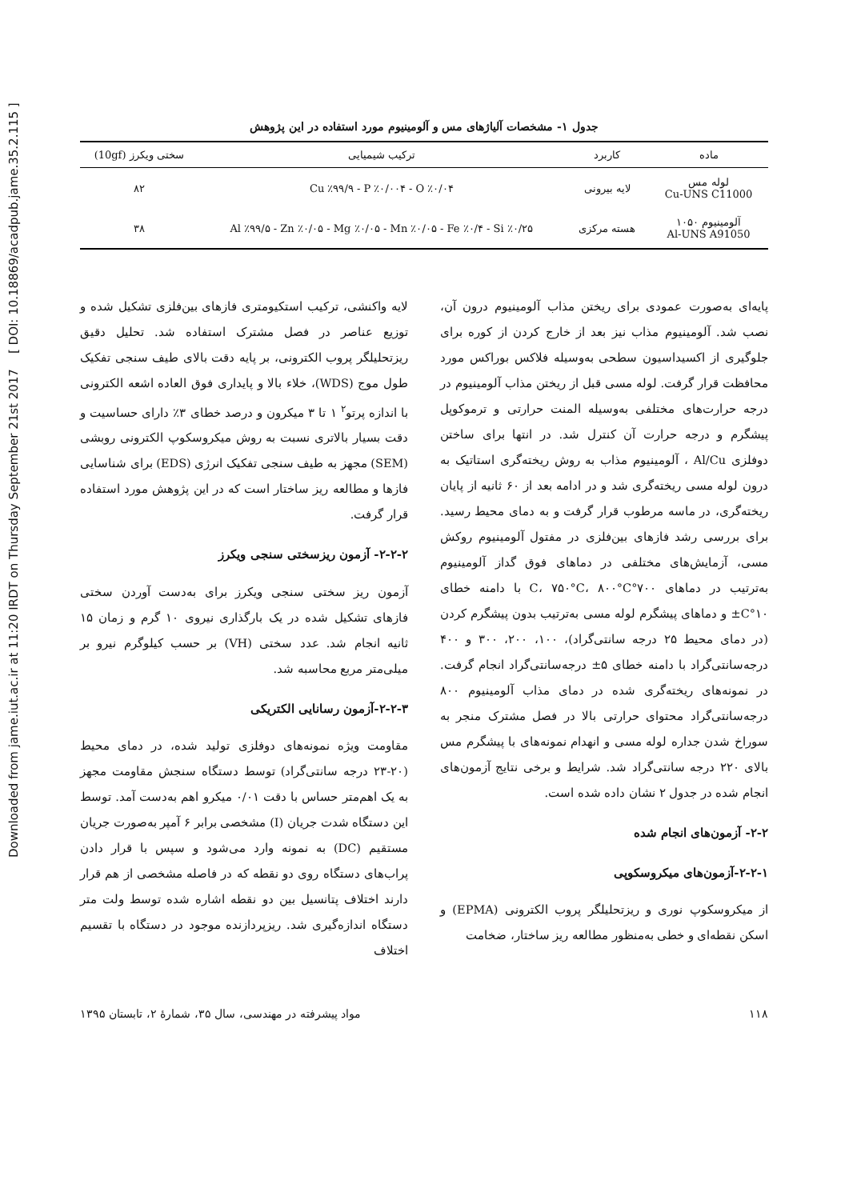Downloaded from jame.iut.ac.ir at 11:20 IRDT on Thursday September 21st 2017 [ DOI: 10.18869/acadpub.jame.35.2.115 ]
جدول ۱- مشخصات آلیاژهای مس و آلومینیوم مورد استفاده در این پژوهش
| ماده | کاربرد | ترکیب شیمیایی | سختی ویکرز (10gf) |
| --- | --- | --- | --- |
| لوله مس Cu-UNS C11000 | لایه بیرونی | Cu ٪۹۹/۹ - P ٪۰/۰۰۴ - O ٪۰/۰۴ | ۸۲ |
| آلومینیوم ۱۰۵۰ Al-UNS A91050 | هسته مرکزی | Al ٪۹۹/۵ - Zn ٪۰/۰۵ - Mg ٪۰/۰۵ - Mn ٪۰/۰۵ - Fe ٪۰/۴ - Si ٪۰/۲۵ | ۳۸ |
پایه‌ای به‌صورت عمودی برای ریختن مذاب آلومینیوم درون آن، نصب شد. آلومینیوم مذاب نیز بعد از خارج کردن از کوره برای جلوگیری از اکسیداسیون سطحی به‌وسیله فلاکس بوراکس مورد محافظت قرار گرفت. لوله مسی قبل از ریختن مذاب آلومینیوم در درجه حرارت‌های مختلفی به‌وسیله المنت حرارتی و ترموکوپل پیشگرم و درجه حرارت آن کنترل شد. در انتها برای ساختن دوفلزی Al/Cu ، آلومینیوم مذاب به روش ریخته‌گری استاتیک به درون لوله مسی ریخته‌گری شد و در ادامه بعد از ۶۰ ثانیه از پایان ریخته‌گری، در ماسه مرطوب قرار گرفت و به دمای محیط رسید. برای بررسی رشد فازهای بین‌فلزی در مفتول آلومینیوم روکش مسی، آزمایش‌های مختلفی در دماهای فوق گداز آلومینیوم به‌ترتیب در دماهای ۷۰۰°C، ۷۵۰°C، ۸۰۰°C با دامنه خطای ۱۰°C± و دماهای پیشگرم لوله مسی به‌ترتیب بدون پیشگرم کردن (در دمای محیط ۲۵ درجه سانتی‌گراد)، ۱۰۰، ۲۰۰، ۳۰۰ و ۴۰۰ درجه‌سانتی‌گراد با دامنه خطای ۵± درجه‌سانتی‌گراد انجام گرفت. در نمونه‌های ریخته‌گری شده در دمای مذاب آلومینیوم ۸۰۰ درجه‌سانتی‌گراد محتوای حرارتی بالا در فصل مشترک منجر به سوراخ شدن جداره لوله مسی و انهدام نمونه‌های با پیشگرم مس بالای ۲۲۰ درجه سانتی‌گراد شد. شرایط و برخی نتایج آزمون‌های انجام شده در جدول ۲ نشان داده شده است.
۲-۲- آزمون‌های انجام شده
۲-۲-۱-آزمون‌های میکروسکوپی
از میکروسکوپ نوری و ریزتحلیلگر پروب الکترونی (EPMA) و اسکن نقطه‌ای و خطی به‌منظور مطالعه ریز ساختار، ضخامت
لایه واکنشی، ترکیب استکیومتری فازهای بین‌فلزی تشکیل شده و توزیع عناصر در فصل مشترک استفاده شد. تحلیل دقیق ریزتحلیلگر پروب الکترونی، بر پایه دقت بالای طیف سنجی تفکیک طول موج (WDS)، خلاء بالا و پایداری فوق العاده اشعه الکترونی با اندازه پرتو<sup>۲</sup> ۱ تا ۳ میکرون و درصد خطای ۳٪ دارای حساسیت و دقت بسیار بالاتری نسبت به روش میکروسکوپ الکترونی روبشی (SEM) مجهز به طیف سنجی تفکیک انرژی (EDS) برای شناسایی فازها و مطالعه ریز ساختار است که در این پژوهش مورد استفاده قرار گرفت.
۲-۲-۲- آزمون ریزسختی سنجی ویکرز
آزمون ریز سختی سنجی ویکرز برای به‌دست آوردن سختی فازهای تشکیل شده در یک بارگذاری نیروی ۱۰ گرم و زمان ۱۵ ثانیه انجام شد. عدد سختی (VH) بر حسب کیلوگرم نیرو بر میلی‌متر مربع محاسبه شد.
۲-۲-۳-آزمون رسانایی الکتریکی
مقاومت ویژه نمونه‌های دوفلزی تولید شده، در دمای محیط (۲۰-۲۳ درجه سانتی‌گراد) توسط دستگاه سنجش مقاومت مجهز به یک اهم‌متر حساس با دقت ۰/۰۱ میکرو اهم به‌دست آمد. توسط این دستگاه شدت جریان (I) مشخصی برابر ۶ آمپر به‌صورت جریان مستقیم (DC) به نمونه وارد می‌شود و سپس با قرار دادن پراب‌های دستگاه روی دو نقطه که در فاصله مشخصی از هم قرار دارند اختلاف پتانسیل بین دو نقطه اشاره شده توسط ولت متر دستگاه اندازه‌گیری شد. ریزپردازنده موجود در دستگاه با تقسیم اختلاف
۱۱۸ مواد پیشرفته در مهندسی، سال ۳۵، شمارهٔ ۲، تابستان ۱۳۹۵